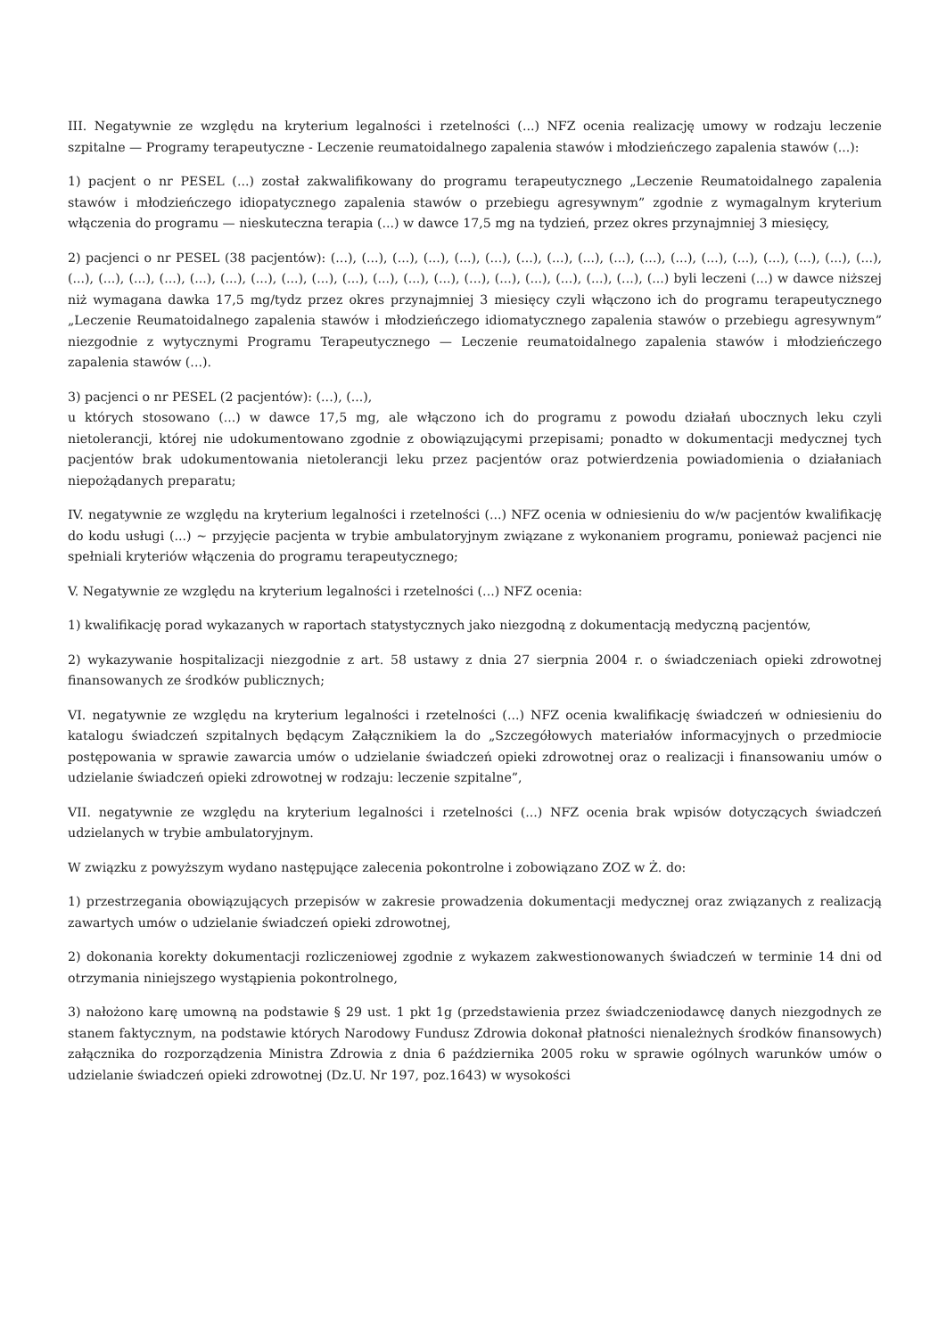III. Negatywnie ze względu na kryterium legalności i rzetelności (...) NFZ ocenia realizację umowy w rodzaju leczenie szpitalne — Programy terapeutyczne - Leczenie reumatoidalnego zapalenia stawów i młodzieńczego zapalenia stawów (...):
1) pacjent o nr PESEL (...) został zakwalifikowany do programu terapeutycznego „Leczenie Reumatoidalnego zapalenia stawów i młodzieńczego idiopatycznego zapalenia stawów o przebiegu agresywnym” zgodnie z wymagalnym kryterium włączenia do programu — nieskuteczna terapia (...) w dawce 17,5 mg na tydzień, przez okres przynajmniej 3 miesięcy,
2) pacjenci o nr PESEL (38 pacjentów): (...), (...), (...), (...), (...), (...), (...), (...), (...), (...), (...), (...), (...), (...), (...), (...), (...), (...), (...), (...), (...), (...), (...), (...), (...), (...), (...), (...), (...), (...), (...), (...), (...), (...), (...), (...), (...), (...) byli leczeni (...) w dawce niższej niż wymagana dawka 17,5 mg/tydz przez okres przynajmniej 3 miesięcy czyli włączono ich do programu terapeutycznego „Leczenie Reumatoidalnego zapalenia stawów i młodzieńczego idiomatycznego zapalenia stawów o przebiegu agresywnym” niezgodnie z wytycznymi Programu Terapeutycznego — Leczenie reumatoidalnego zapalenia stawów i młodzieńczego zapalenia stawów (...).
3) pacjenci o nr PESEL (2 pacjentów): (...), (...),
u których stosowano (...) w dawce 17,5 mg, ale włączono ich do programu z powodu działań ubocznych leku czyli nietolerancji, której nie udokumentowano zgodnie z obowiązującymi przepisami; ponadto w dokumentacji medycznej tych pacjentów brak udokumentowania nietolerancji leku przez pacjentów oraz potwierdzenia powiadomienia o działaniach niepożądanych preparatu;
IV. negatywnie ze względu na kryterium legalności i rzetelności (...) NFZ ocenia w odniesieniu do w/w pacjentów kwalifikację do kodu usługi (...) ~ przyjęcie pacjenta w trybie ambulatoryjnym związane z wykonaniem programu, ponieważ pacjenci nie spełniali kryteriów włączenia do programu terapeutycznego;
V. Negatywnie ze względu na kryterium legalności i rzetelności (...) NFZ ocenia:
1) kwalifikację porad wykazanych w raportach statystycznych jako niezgodną z dokumentacją medyczną pacjentów,
2) wykazywanie hospitalizacji niezgodnie z art. 58 ustawy z dnia 27 sierpnia 2004 r. o świadczeniach opieki zdrowotnej finansowanych ze środków publicznych;
VI. negatywnie ze względu na kryterium legalności i rzetelności (...) NFZ ocenia kwalifikację świadczeń w odniesieniu do katalogu świadczeń szpitalnych będącym Załącznikiem la do „Szczegółowych materiałów informacyjnych o przedmiocie postępowania w sprawie zawarcia umów o udzielanie świadczeń opieki zdrowotnej oraz o realizacji i finansowaniu umów o udzielanie świadczeń opieki zdrowotnej w rodzaju: leczenie szpitalne”,
VII. negatywnie ze względu na kryterium legalności i rzetelności (...) NFZ ocenia brak wpisów dotyczących świadczeń udzielanych w trybie ambulatoryjnym.
W związku z powyższym wydano następujące zalecenia pokontrolne i zobowiązano ZOZ w Ż. do:
1) przestrzegania obowiązujących przepisów w zakresie prowadzenia dokumentacji medycznej oraz związanych z realizacją zawartych umów o udzielanie świadczeń opieki zdrowotnej,
2) dokonania korekty dokumentacji rozliczeniowej zgodnie z wykazem zakwestionowanych świadczeń w terminie 14 dni od otrzymania niniejszego wystąpienia pokontrolnego,
3) nałożono karę umowną na podstawie § 29 ust. 1 pkt 1g (przedstawienia przez świadczeniodawcę danych niezgodnych ze stanem faktycznym, na podstawie których Narodowy Fundusz Zdrowia dokonał płatności nienależnych środków finansowych) załącznika do rozporządzenia Ministra Zdrowia z dnia 6 października 2005 roku w sprawie ogólnych warunków umów o udzielanie świadczeń opieki zdrowotnej (Dz.U. Nr 197, poz.1643) w wysokości